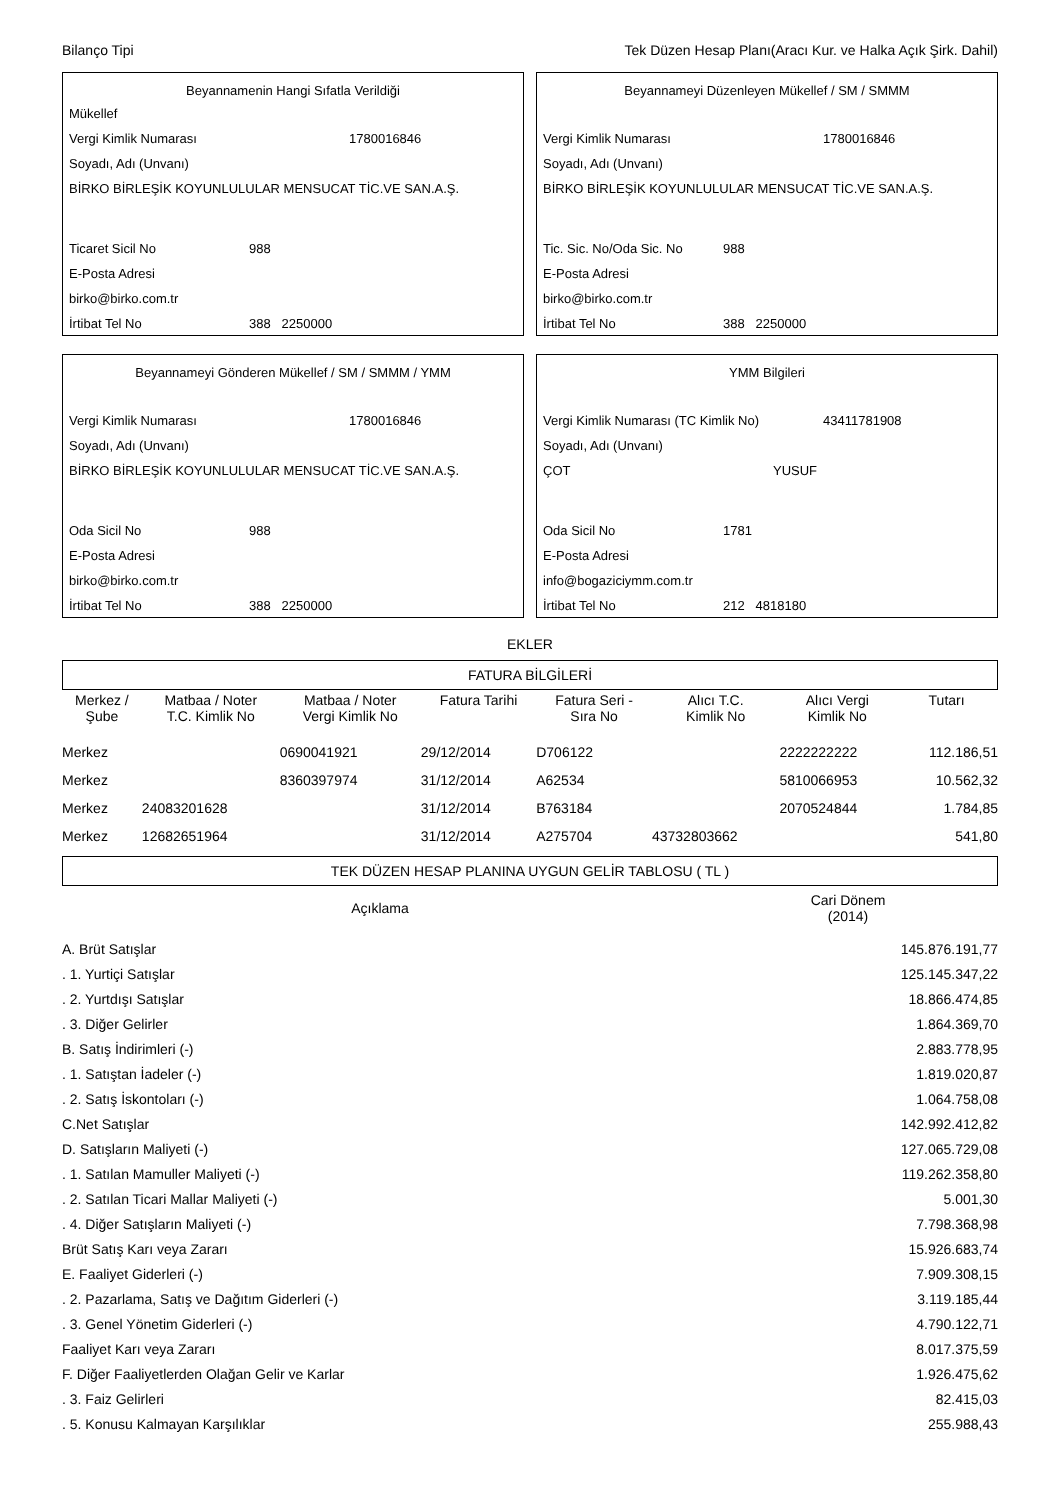Bilanço Tipi Tek Düzen Hesap Planı(Aracı Kur. ve Halka Açık Şirk. Dahil)
Beyannamenin Hangi Sıfatla Verildiği
Mükellef
Vergi Kimlik Numarası 1780016846
Soyadı, Adı (Unvanı)
BİRKO BİRLEŞİK KOYUNLULULAR MENSUCAT TİC.VE SAN.A.Ş.
Ticaret Sicil No 988
E-Posta Adresi
birko@birko.com.tr
İrtibat Tel No 388 2250000
Beyannameyi Düzenleyen Mükellef / SM / SMMM
Vergi Kimlik Numarası 1780016846
Soyadı, Adı (Unvanı)
BİRKO BİRLEŞİK KOYUNLULULAR MENSUCAT TİC.VE SAN.A.Ş.
Tic. Sic. No/Oda Sic. No 988
E-Posta Adresi
birko@birko.com.tr
İrtibat Tel No 388 2250000
Beyannameyi Gönderen Mükellef / SM / SMMM / YMM
Vergi Kimlik Numarası 1780016846
Soyadı, Adı (Unvanı)
BİRKO BİRLEŞİK KOYUNLULULAR MENSUCAT TİC.VE SAN.A.Ş.
Oda Sicil No 988
E-Posta Adresi
birko@birko.com.tr
İrtibat Tel No 388 2250000
YMM Bilgileri
Vergi Kimlik Numarası (TC Kimlik No) 43411781908
Soyadı, Adı (Unvanı)
ÇOT YUSUF
Oda Sicil No 1781
E-Posta Adresi
info@bogaziciymm.com.tr
İrtibat Tel No 212 4818180
EKLER
FATURA BİLGİLERİ
| Merkez / Şube | Matbaa / Noter T.C. Kimlik No | Matbaa / Noter Vergi Kimlik No | Fatura Tarihi | Fatura Seri - Sıra No | Alıcı T.C. Kimlik No | Alıcı Vergi Kimlik No | Tutarı |
| --- | --- | --- | --- | --- | --- | --- | --- |
| Merkez | | 0690041921 | 29/12/2014 | D706122 | | 2222222222 | 112.186,51 |
| Merkez | | 8360397974 | 31/12/2014 | A62534 | | 5810066953 | 10.562,32 |
| Merkez | 24083201628 | | 31/12/2014 | B763184 | | 2070524844 | 1.784,85 |
| Merkez | 12682651964 | | 31/12/2014 | A275704 | 43732803662 | | 541,80 |
TEK DÜZEN HESAP PLANINA UYGUN GELİR TABLOSU ( TL )
| Açıklama | Cari Dönem (2014) |
| --- | --- |
| A. Brüt Satışlar | 145.876.191,77 |
| . 1. Yurtiçi Satışlar | 125.145.347,22 |
| . 2. Yurtdışı Satışlar | 18.866.474,85 |
| . 3. Diğer Gelirler | 1.864.369,70 |
| B. Satış İndirimleri (-) | 2.883.778,95 |
| . 1. Satıştan İadeler (-) | 1.819.020,87 |
| . 2. Satış İskontoları (-) | 1.064.758,08 |
| C.Net Satışlar | 142.992.412,82 |
| D. Satışların Maliyeti (-) | 127.065.729,08 |
| . 1. Satılan Mamuller Maliyeti (-) | 119.262.358,80 |
| . 2. Satılan Ticari Mallar Maliyeti (-) | 5.001,30 |
| . 4. Diğer Satışların Maliyeti (-) | 7.798.368,98 |
| Brüt Satış Karı veya Zararı | 15.926.683,74 |
| E. Faaliyet Giderleri (-) | 7.909.308,15 |
| . 2. Pazarlama, Satış ve Dağıtım Giderleri (-) | 3.119.185,44 |
| . 3. Genel Yönetim Giderleri (-) | 4.790.122,71 |
| Faaliyet Karı veya Zararı | 8.017.375,59 |
| F. Diğer Faaliyetlerden Olağan Gelir ve Karlar | 1.926.475,62 |
| . 3. Faiz Gelirleri | 82.415,03 |
| . 5. Konusu Kalmayan Karşılıklar | 255.988,43 |